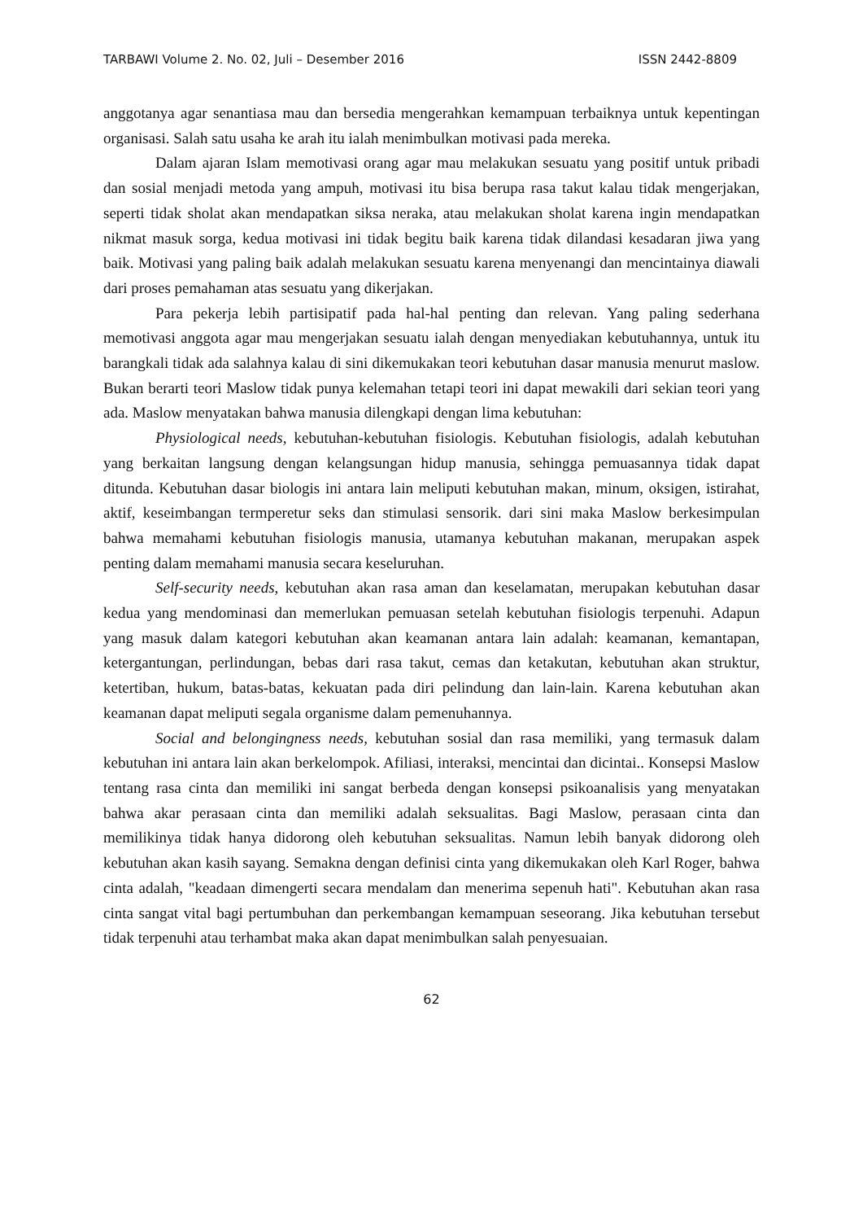TARBAWI Volume 2. No. 02, Juli – Desember 2016 ISSN 2442-8809
anggotanya agar senantiasa mau dan bersedia mengerahkan kemampuan terbaiknya untuk kepentingan organisasi. Salah satu usaha ke arah itu ialah menimbulkan motivasi pada mereka.
Dalam ajaran Islam memotivasi orang agar mau melakukan sesuatu yang positif untuk pribadi dan sosial menjadi metoda yang ampuh, motivasi itu bisa berupa rasa takut kalau tidak mengerjakan, seperti tidak sholat akan mendapatkan siksa neraka, atau melakukan sholat karena ingin mendapatkan nikmat masuk sorga, kedua motivasi ini tidak begitu baik karena tidak dilandasi kesadaran jiwa yang baik. Motivasi yang paling baik adalah melakukan sesuatu karena menyenangi dan mencintainya diawali dari proses pemahaman atas sesuatu yang dikerjakan.
Para pekerja lebih partisipatif pada hal-hal penting dan relevan. Yang paling sederhana memotivasi anggota agar mau mengerjakan sesuatu ialah dengan menyediakan kebutuhannya, untuk itu barangkali tidak ada salahnya kalau di sini dikemukakan teori kebutuhan dasar manusia menurut maslow. Bukan berarti teori Maslow tidak punya kelemahan tetapi teori ini dapat mewakili dari sekian teori yang ada. Maslow menyatakan bahwa manusia dilengkapi dengan lima kebutuhan:
Physiological needs, kebutuhan-kebutuhan fisiologis. Kebutuhan fisiologis, adalah kebutuhan yang berkaitan langsung dengan kelangsungan hidup manusia, sehingga pemuasannya tidak dapat ditunda. Kebutuhan dasar biologis ini antara lain meliputi kebutuhan makan, minum, oksigen, istirahat, aktif, keseimbangan termperetur seks dan stimulasi sensorik. dari sini maka Maslow berkesimpulan bahwa memahami kebutuhan fisiologis manusia, utamanya kebutuhan makanan, merupakan aspek penting dalam memahami manusia secara keseluruhan.
Self-security needs, kebutuhan akan rasa aman dan keselamatan, merupakan kebutuhan dasar kedua yang mendominasi dan memerlukan pemuasan setelah kebutuhan fisiologis terpenuhi. Adapun yang masuk dalam kategori kebutuhan akan keamanan antara lain adalah: keamanan, kemantapan, ketergantungan, perlindungan, bebas dari rasa takut, cemas dan ketakutan, kebutuhan akan struktur, ketertiban, hukum, batas-batas, kekuatan pada diri pelindung dan lain-lain. Karena kebutuhan akan keamanan dapat meliputi segala organisme dalam pemenuhannya.
Social and belongingness needs, kebutuhan sosial dan rasa memiliki, yang termasuk dalam kebutuhan ini antara lain akan berkelompok. Afiliasi, interaksi, mencintai dan dicintai.. Konsepsi Maslow tentang rasa cinta dan memiliki ini sangat berbeda dengan konsepsi psikoanalisis yang menyatakan bahwa akar perasaan cinta dan memiliki adalah seksualitas. Bagi Maslow, perasaan cinta dan memilikinya tidak hanya didorong oleh kebutuhan seksualitas. Namun lebih banyak didorong oleh kebutuhan akan kasih sayang. Semakna dengan definisi cinta yang dikemukakan oleh Karl Roger, bahwa cinta adalah, "keadaan dimengerti secara mendalam dan menerima sepenuh hati". Kebutuhan akan rasa cinta sangat vital bagi pertumbuhan dan perkembangan kemampuan seseorang. Jika kebutuhan tersebut tidak terpenuhi atau terhambat maka akan dapat menimbulkan salah penyesuaian.
62